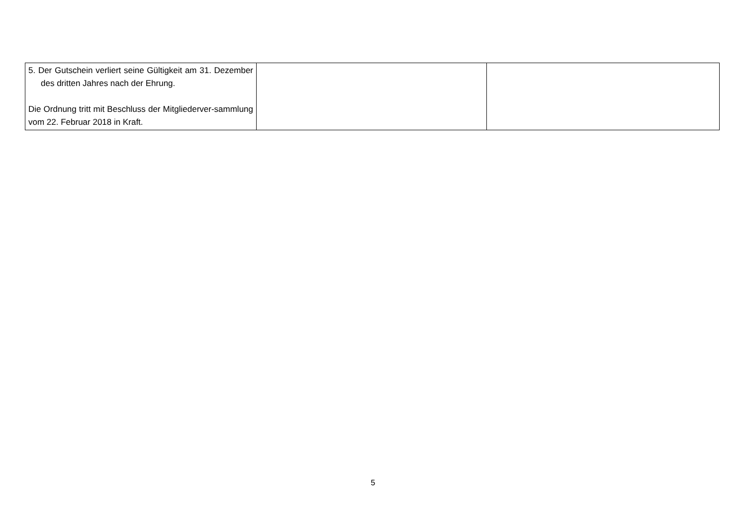| 5. Der Gutschein verliert seine Gültigkeit am 31. Dezember des dritten Jahres nach der Ehrung. Die Ordnung tritt mit Beschluss der Mitgliederver-sammlung vom 22. Februar 2018 in Kraft. | | |
5